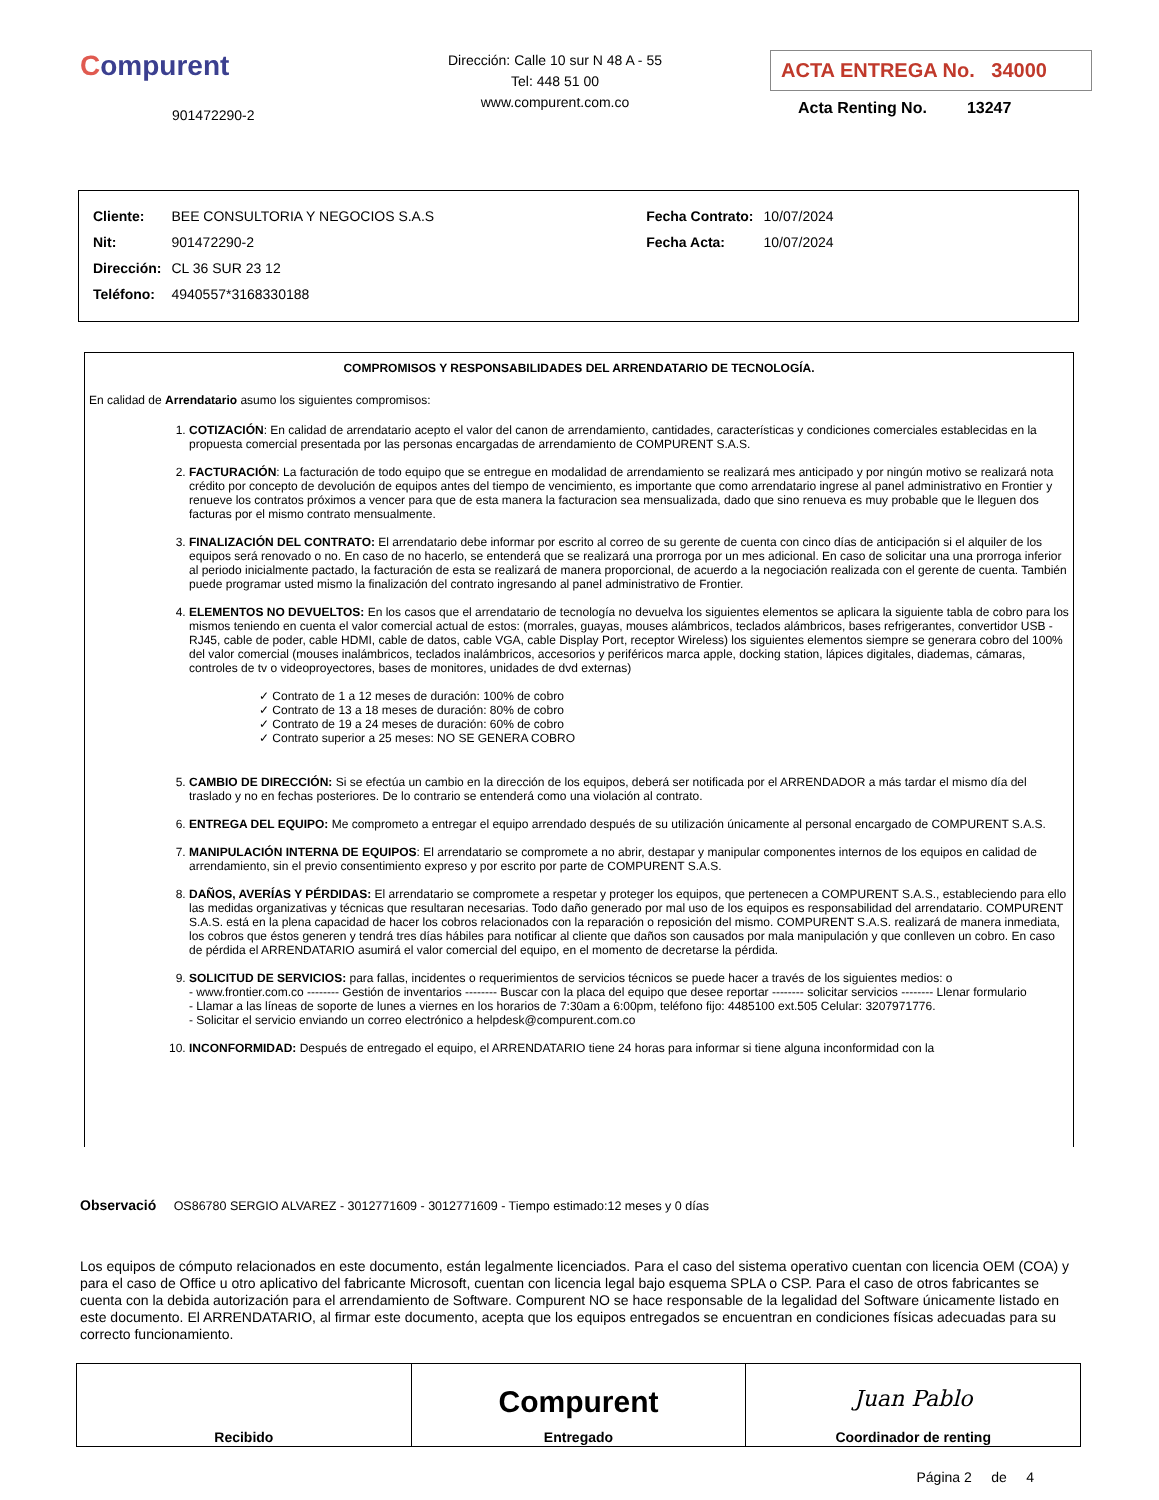Compurent
901472290-2
Dirección: Calle 10 sur N 48 A - 55
Tel: 448 51 00
www.compurent.com.co
ACTA ENTREGA No. 34000
Acta Renting No. 13247
| Cliente: | BEE CONSULTORIA Y NEGOCIOS S.A.S |
| Nit: | 901472290-2 |
| Dirección: | CL 36 SUR 23 12 |
| Teléfono: | 4940557*3168330188 |
| Fecha Contrato: | 10/07/2024 |
| Fecha Acta: | 10/07/2024 |
COMPROMISOS Y RESPONSABILIDADES DEL ARRENDATARIO DE TECNOLOGÍA.
En calidad de Arrendatario asumo los siguientes compromisos:
1. COTIZACIÓN: En calidad de arrendatario acepto el valor del canon de arrendamiento, cantidades, características y condiciones comerciales establecidas en la propuesta comercial presentada por las personas encargadas de arrendamiento de COMPURENT S.A.S.
2. FACTURACIÓN: La facturación de todo equipo que se entregue en modalidad de arrendamiento se realizará mes anticipado y por ningún motivo se realizará nota crédito por concepto de devolución de equipos antes del tiempo de vencimiento, es importante que como arrendatario ingrese al panel administrativo en Frontier y renueve los contratos próximos a vencer para que de esta manera la facturacion sea mensualizada, dado que sino renueva es muy probable que le lleguen dos facturas por el mismo contrato mensualmente.
3. FINALIZACIÓN DEL CONTRATO: El arrendatario debe informar por escrito al correo de su gerente de cuenta con cinco días de anticipación si el alquiler de los equipos será renovado o no. En caso de no hacerlo, se entenderá que se realizará una prorroga por un mes adicional. En caso de solicitar una una prorroga inferior al periodo inicialmente pactado, la facturación de esta se realizará de manera proporcional, de acuerdo a la negociación realizada con el gerente de cuenta. También puede programar usted mismo la finalización del contrato ingresando al panel administrativo de Frontier.
4. ELEMENTOS NO DEVUELTOS: En los casos que el arrendatario de tecnología no devuelva los siguientes elementos se aplicara la siguiente tabla de cobro para los mismos teniendo en cuenta el valor comercial actual de estos: (morrales, guayas, mouses alámbricos, teclados alámbricos, bases refrigerantes, convertidor USB - RJ45, cable de poder, cable HDMI, cable de datos, cable VGA, cable Display Port, receptor Wireless) los siguientes elementos siempre se generara cobro del 100% del valor comercial (mouses inalámbricos, teclados inalámbricos, accesorios y periféricos marca apple, docking station, lápices digitales, diademas, cámaras, controles de tv o videoproyectores, bases de monitores, unidades de dvd externas)
✓ Contrato de 1 a 12 meses de duración: 100% de cobro
✓ Contrato de 13 a 18 meses de duración: 80% de cobro
✓ Contrato de 19 a 24 meses de duración: 60% de cobro
✓ Contrato superior a 25 meses: NO SE GENERA COBRO
5. CAMBIO DE DIRECCIÓN: Si se efectúa un cambio en la dirección de los equipos, deberá ser notificada por el ARRENDADOR a más tardar el mismo día del traslado y no en fechas posteriores. De lo contrario se entenderá como una violación al contrato.
6. ENTREGA DEL EQUIPO: Me comprometo a entregar el equipo arrendado después de su utilización únicamente al personal encargado de COMPURENT S.A.S.
7. MANIPULACIÓN INTERNA DE EQUIPOS: El arrendatario se compromete a no abrir, destapar y manipular componentes internos de los equipos en calidad de arrendamiento, sin el previo consentimiento expreso y por escrito por parte de COMPURENT S.A.S.
8. DAÑOS, AVERÍAS Y PÉRDIDAS: El arrendatario se compromete a respetar y proteger los equipos, que pertenecen a COMPURENT S.A.S., estableciendo para ello las medidas organizativas y técnicas que resultaran necesarias. Todo daño generado por mal uso de los equipos es responsabilidad del arrendatario. COMPURENT S.A.S. está en la plena capacidad de hacer los cobros relacionados con la reparación o reposición del mismo. COMPURENT S.A.S. realizará de manera inmediata, los cobros que éstos generen y tendrá tres días hábiles para notificar al cliente que daños son causados por mala manipulación y que conlleven un cobro. En caso de pérdida el ARRENDATARIO asumirá el valor comercial del equipo, en el momento de decretarse la pérdida.
9. SOLICITUD DE SERVICIOS: para fallas, incidentes o requerimientos de servicios técnicos se puede hacer a través de los siguientes medios: o
- www.frontier.com.co -------- Gestión de inventarios -------- Buscar con la placa del equipo que desee reportar -------- solicitar servicios -------- Llenar formulario
- Llamar a las líneas de soporte de lunes a viernes en los horarios de 7:30am a 6:00pm, teléfono fijo: 4485100 ext.505 Celular: 3207971776.
- Solicitar el servicio enviando un correo electrónico a helpdesk@compurent.com.co
10. INCONFORMIDAD: Después de entregado el equipo, el ARRENDATARIO tiene 24 horas para informar si tiene alguna inconformidad con la
Observació OS86780 SERGIO ALVAREZ - 3012771609 - 3012771609 - Tiempo estimado:12 meses y 0 días
Los equipos de cómputo relacionados en este documento, están legalmente licenciados. Para el caso del sistema operativo cuentan con licencia OEM (COA) y para el caso de Office u otro aplicativo del fabricante Microsoft, cuentan con licencia legal bajo esquema SPLA o CSP. Para el caso de otros fabricantes se cuenta con la debida autorización para el arrendamiento de Software. Compurent NO se hace responsable de la legalidad del Software únicamente listado en este documento. El ARRENDATARIO, al firmar este documento, acepta que los equipos entregados se encuentran en condiciones físicas adecuadas para su correcto funcionamiento.
| Recibido | Compurent Entregado | Juan Pablo Coordinador de renting |
Página 2 de 4